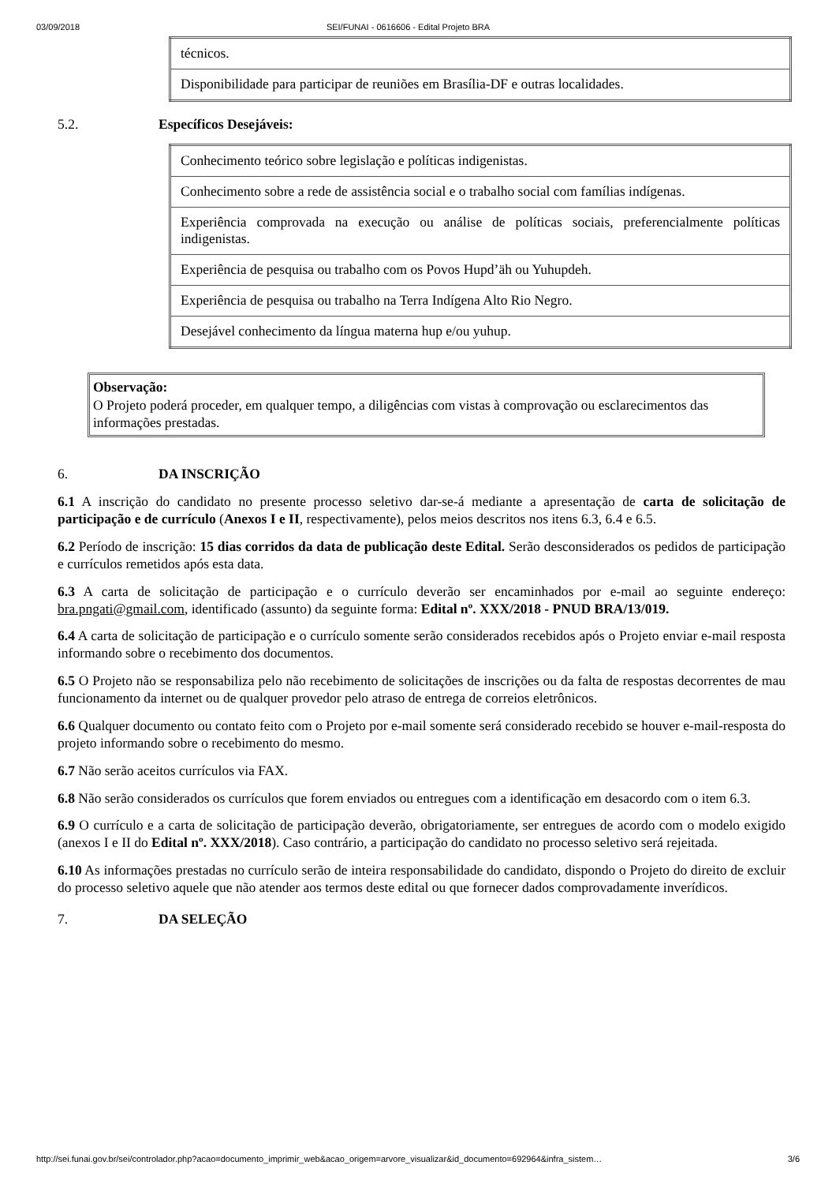03/09/2018 SEI/FUNAI - 0616606 - Edital Projeto BRA
| técnicos. |
| Disponibilidade para participar de reuniões em Brasília-DF e outras localidades. |
5.2. Específicos Desejáveis:
| Conhecimento teórico sobre legislação e políticas indigenistas. |
| Conhecimento sobre a rede de assistência social e o trabalho social com famílias indígenas. |
| Experiência comprovada na execução ou análise de políticas sociais, preferencialmente políticas indigenistas. |
| Experiência de pesquisa ou trabalho com os Povos Hupd’äh ou Yuhupdeh. |
| Experiência de pesquisa ou trabalho na Terra Indígena Alto Rio Negro. |
| Desejável conhecimento da língua materna hup e/ou yuhup. |
Observação:
O Projeto poderá proceder, em qualquer tempo, a diligências com vistas à comprovação ou esclarecimentos das informações prestadas.
6. DA INSCRIÇÃO
6.1 A inscrição do candidato no presente processo seletivo dar-se-á mediante a apresentação de carta de solicitação de participação e de currículo (Anexos I e II, respectivamente), pelos meios descritos nos itens 6.3, 6.4 e 6.5.
6.2 Período de inscrição: 15 dias corridos da data de publicação deste Edital. Serão desconsiderados os pedidos de participação e currículos remetidos após esta data.
6.3 A carta de solicitação de participação e o currículo deverão ser encaminhados por e-mail ao seguinte endereço: bra.pngati@gmail.com, identificado (assunto) da seguinte forma: Edital nº. XXX/2018 - PNUD BRA/13/019.
6.4 A carta de solicitação de participação e o currículo somente serão considerados recebidos após o Projeto enviar e-mail resposta informando sobre o recebimento dos documentos.
6.5 O Projeto não se responsabiliza pelo não recebimento de solicitações de inscrições ou da falta de respostas decorrentes de mau funcionamento da internet ou de qualquer provedor pelo atraso de entrega de correios eletrônicos.
6.6 Qualquer documento ou contato feito com o Projeto por e-mail somente será considerado recebido se houver e-mail-resposta do projeto informando sobre o recebimento do mesmo.
6.7 Não serão aceitos currículos via FAX.
6.8 Não serão considerados os currículos que forem enviados ou entregues com a identificação em desacordo com o item 6.3.
6.9 O currículo e a carta de solicitação de participação deverão, obrigatoriamente, ser entregues de acordo com o modelo exigido (anexos I e II do Edital nº. XXX/2018). Caso contrário, a participação do candidato no processo seletivo será rejeitada.
6.10 As informações prestadas no currículo serão de inteira responsabilidade do candidato, dispondo o Projeto do direito de excluir do processo seletivo aquele que não atender aos termos deste edital ou que fornecer dados comprovadamente inverídicos.
7. DA SELEÇÃO
http://sei.funai.gov.br/sei/controlador.php?acao=documento_imprimir_web&acao_origem=arvore_visualizar&id_documento=692964&infra_sistem… 3/6